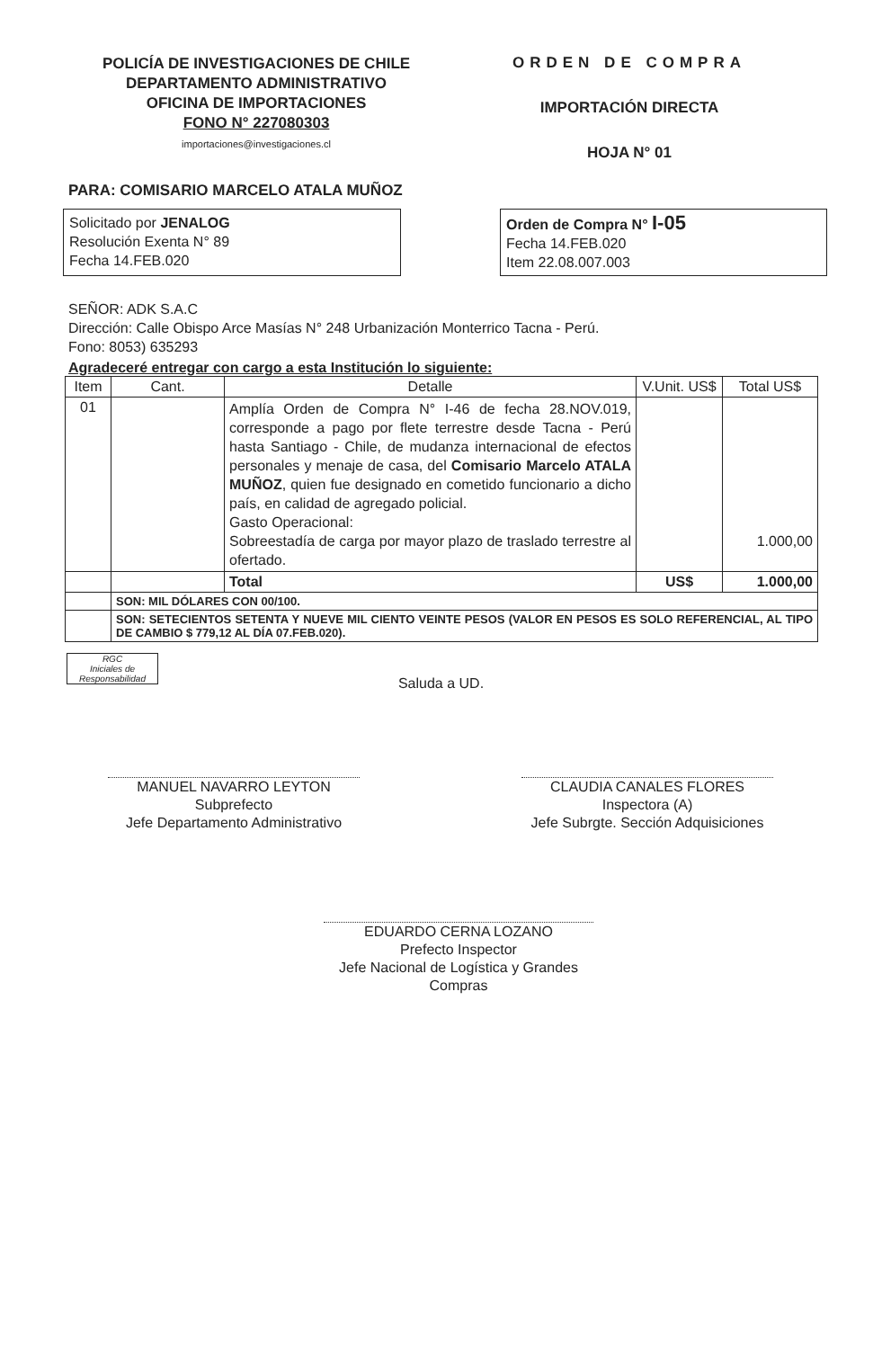POLICÍA DE INVESTIGACIONES DE CHILE
DEPARTAMENTO ADMINISTRATIVO
OFICINA DE IMPORTACIONES
FONO N° 227080303
importaciones@investigaciones.cl
ORDEN DE COMPRA
IMPORTACIÓN DIRECTA
HOJA N° 01
PARA: COMISARIO MARCELO ATALA MUÑOZ
Solicitado por JENALOG
Resolución Exenta N° 89
Fecha 14.FEB.020
Orden de Compra N° I-05
Fecha 14.FEB.020
Item 22.08.007.003
SEÑOR: ADK S.A.C
Dirección: Calle Obispo Arce Masías N° 248 Urbanización Monterrico Tacna - Perú.
Fono: 8053) 635293
Agradeceré entregar con cargo a esta Institución lo siguiente:
| Item | Cant. | Detalle | V.Unit. US$ | Total US$ |
| --- | --- | --- | --- | --- |
| 01 | | Amplía Orden de Compra N° I-46 de fecha 28.NOV.019, corresponde a pago por flete terrestre desde Tacna - Perú hasta Santiago - Chile, de mudanza internacional de efectos personales y menaje de casa, del Comisario Marcelo ATALA MUÑOZ , quien fue designado en cometido funcionario a dicho país, en calidad de agregado policial. Gasto Operacional: Sobreestadía de carga por mayor plazo de traslado terrestre al ofertado. | | 1.000,00 |
| | | Total | US$ | 1.000,00 |
| | SON: MIL DÓLARES CON 00/100. | | | |
| | SON: SETECIENTOS SETENTA Y NUEVE MIL CIENTO VEINTE PESOS (VALOR EN PESOS ES SOLO REFERENCIAL, AL TIPO DE CAMBIO $ 779,12 AL DÍA 07.FEB.020). | | | |
RGC
Iniciales de Responsabilidad
Saluda a UD.
MANUEL NAVARRO LEYTON
Subprefecto
Jefe Departamento Administrativo
CLAUDIA CANALES FLORES
Inspectora (A)
Jefe Subrgte. Sección Adquisiciones
EDUARDO CERNA LOZANO
Prefecto Inspector
Jefe Nacional de Logística y Grandes Compras